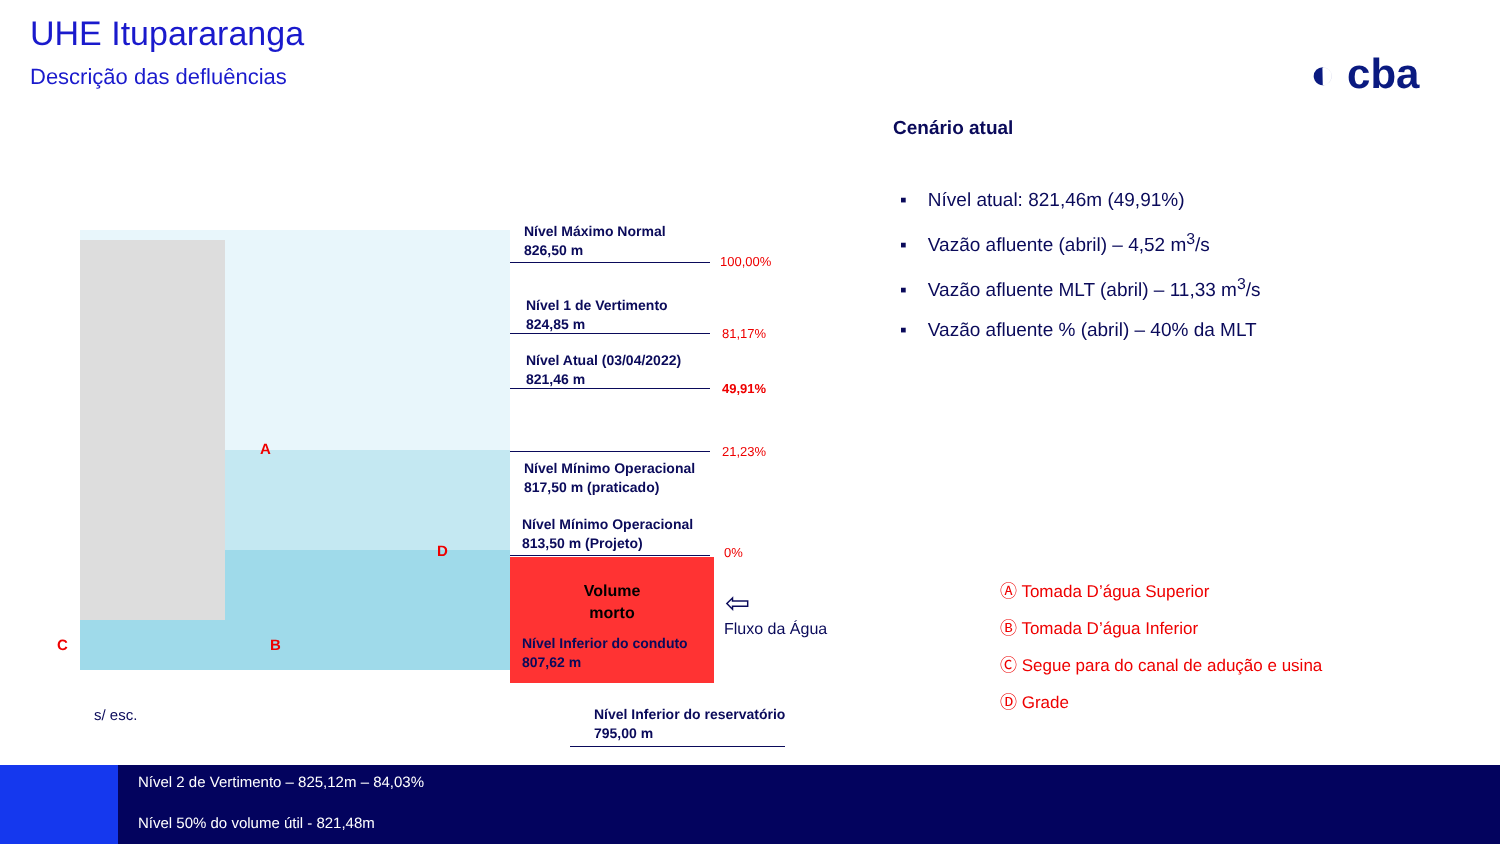UHE Itupararanga
Descrição das defluências ◐ cba
Nível Máximo Normal
826,50 m
100,00%
Nível 1 de Vertimento
824,85 m
81,17%
Nível Atual (03/04/2022)
821,46 m
49,91%
21,23%
Nível Mínimo Operacional
817,50 m (praticado)
Nível Mínimo Operacional
813,50 m (Projeto)
0%
Volume
morto
Nível Inferior do conduto
807,62 m
⇦
Fluxo da Água
Nível Inferior do reservatório
795,00 m
s/ esc.
Cenário atual
▪ Nível atual: 821,46m (49,91%)
▪ Vazão afluente (abril) – 4,52 m<sup>3</sup>/s
▪ Vazão afluente MLT (abril) – 11,33 m<sup>3</sup>/s
▪ Vazão afluente % (abril) – 40% da MLT
Ⓐ Tomada D’água Superior
Ⓑ Tomada D’água Inferior
Ⓒ Segue para do canal de adução e usina
Ⓓ Grade
A
B
C
D
Nível 2 de Vertimento – 825,12m – 84,03%
Nível 50% do volume útil - 821,48m